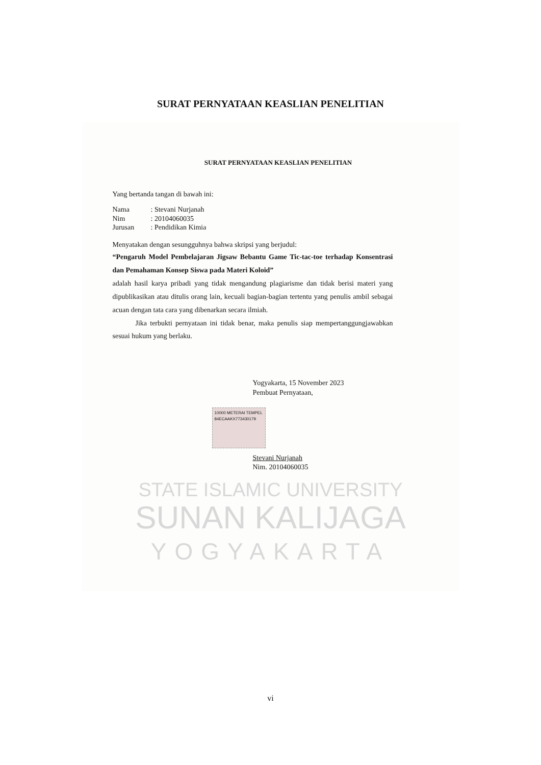SURAT PERNYATAAN KEASLIAN PENELITIAN
STATE ISLAMIC UNIVERSITY
SUNAN KALIJAGA
YOGYAKARTA
SURAT PERNYATAAN KEASLIAN PENELITIAN
Yang bertanda tangan di bawah ini:
Nama: Stevani Nurjanah
Nim: 20104060035
Jurusan: Pendidikan Kimia
Menyatakan dengan sesungguhnya bahwa skripsi yang berjudul:
“Pengaruh Model Pembelajaran Jigsaw Bebantu Game Tic-tac-toe terhadap Konsentrasi dan Pemahaman Konsep Siswa pada Materi Koloid”
adalah hasil karya pribadi yang tidak mengandung plagiarisme dan tidak berisi materi yang dipublikasikan atau ditulis orang lain, kecuali bagian-bagian tertentu yang penulis ambil sebagai acuan dengan tata cara yang dibenarkan secara ilmiah.
Jika terbukti pernyataan ini tidak benar, maka penulis siap mempertanggungjawabkan sesuai hukum yang berlaku.
Yogyakarta, 15 November 2023
Pembuat Pernyataan,
10000 METERAI TEMPEL
84ECAAKX773430179
Stevani Nurjanah
Nim. 20104060035
vi